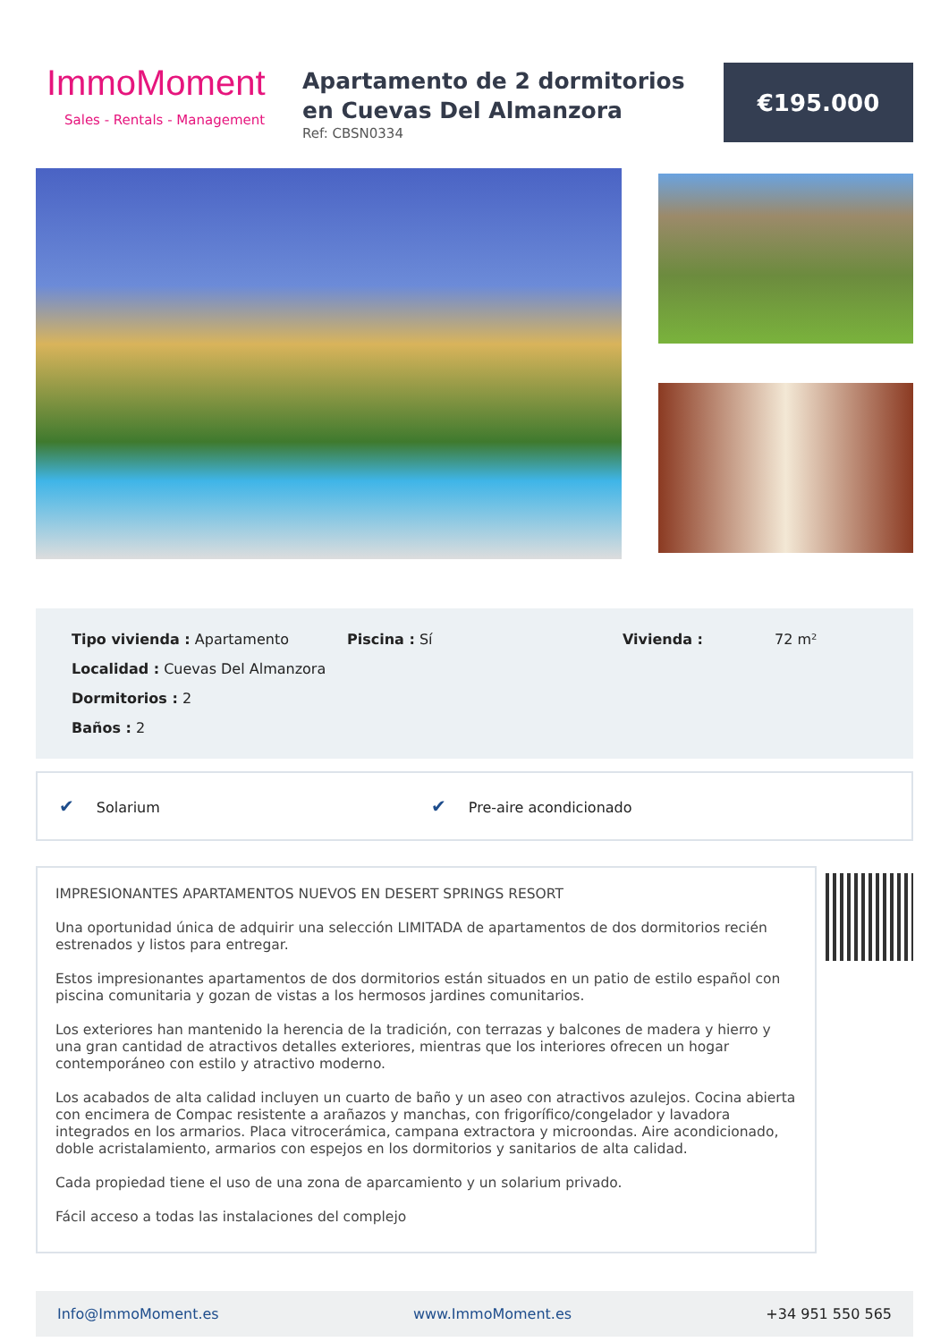ImmoMoment
Sales - Rentals - Management
Apartamento de 2 dormitorios en Cuevas Del Almanzora
Ref: CBSN0334
€195.000
Tipo vivienda : Apartamento
Piscina : Sí
Vivienda :
72 m²
Localidad : Cuevas Del Almanzora
Dormitorios : 2
Baños : 2
✔ Solarium
✔ Pre-aire acondicionado
IMPRESIONANTES APARTAMENTOS NUEVOS EN DESERT SPRINGS RESORT
Una oportunidad única de adquirir una selección LIMITADA de apartamentos de dos dormitorios recién estrenados y listos para entregar.
Estos impresionantes apartamentos de dos dormitorios están situados en un patio de estilo español con piscina comunitaria y gozan de vistas a los hermosos jardines comunitarios.
Los exteriores han mantenido la herencia de la tradición, con terrazas y balcones de madera y hierro y una gran cantidad de atractivos detalles exteriores, mientras que los interiores ofrecen un hogar contemporáneo con estilo y atractivo moderno.
Los acabados de alta calidad incluyen un cuarto de baño y un aseo con atractivos azulejos. Cocina abierta con encimera de Compac resistente a arañazos y manchas, con frigorífico/congelador y lavadora integrados en los armarios. Placa vitrocerámica, campana extractora y microondas. Aire acondicionado, doble acristalamiento, armarios con espejos en los dormitorios y sanitarios de alta calidad.
Cada propiedad tiene el uso de una zona de aparcamiento y un solarium privado.
Fácil acceso a todas las instalaciones del complejo
Info@ImmoMoment.es www.ImmoMoment.es +34 951 550 565